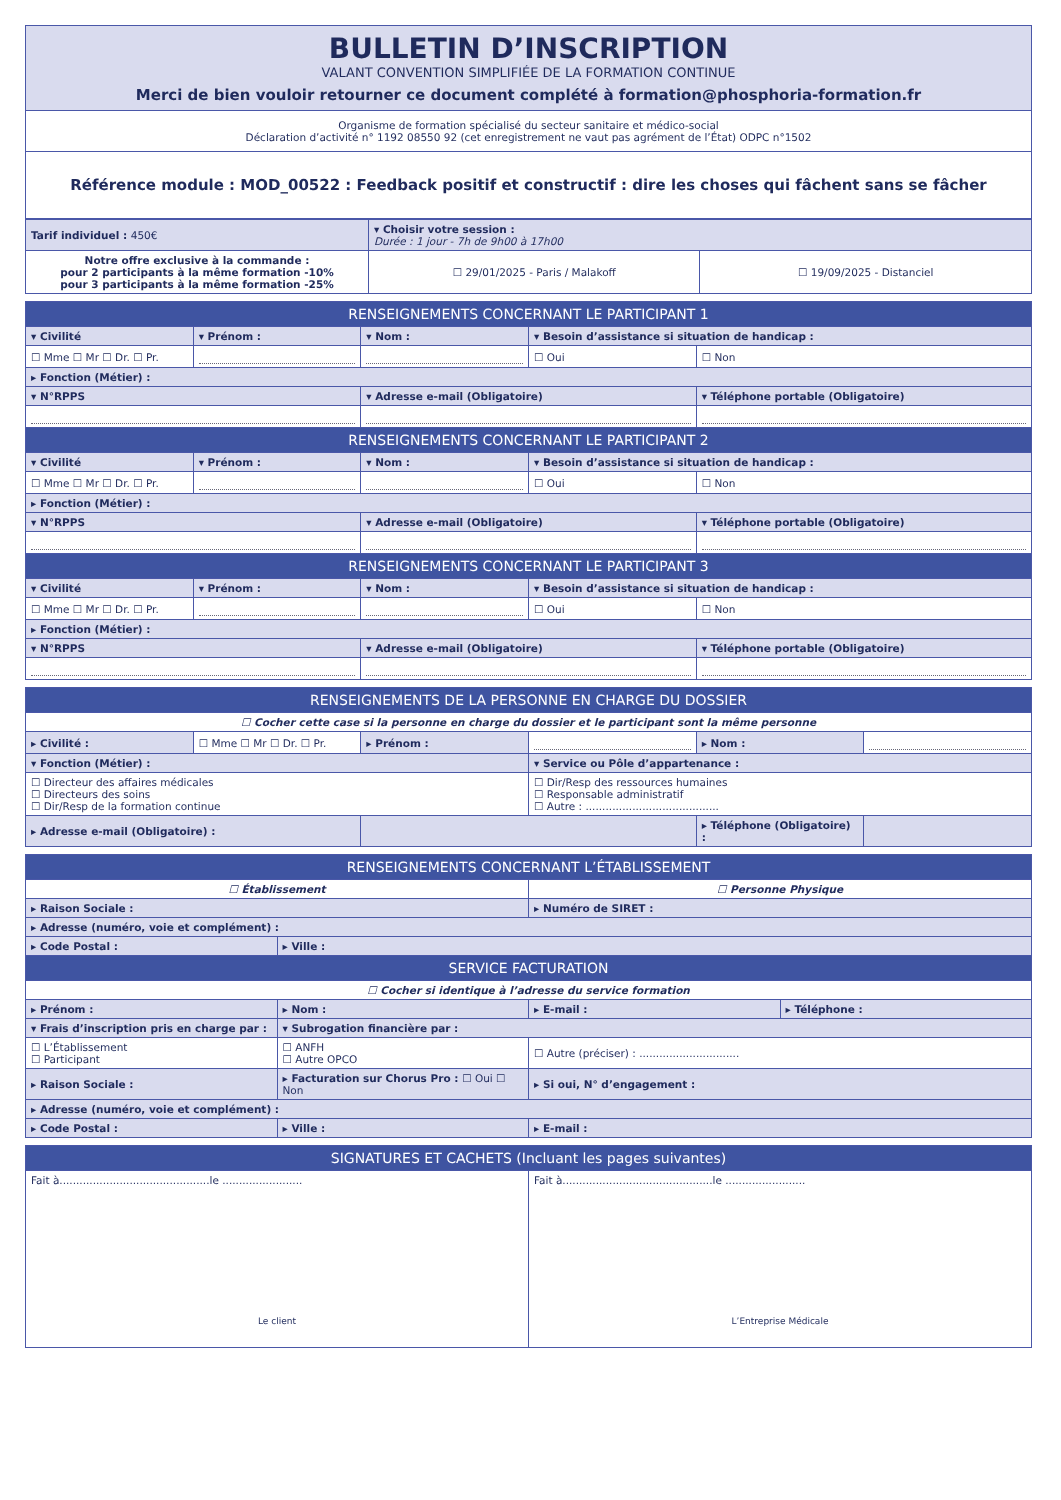| BULLETIN D’INSCRIPTION VALANT CONVENTION SIMPLIFIÉE DE LA FORMATION CONTINUE Merci de bien vouloir retourner ce document complété à formation@phosphoria-formation.fr |
| Organisme de formation spécialisé du secteur sanitaire et médico-social Déclaration d’activité n° 1192 08550 92 (cet enregistrement ne vaut pas agrément de l’État) ODPC n°1502 |
| Référence module : MOD_00522 : Feedback positif et constructif : dire les choses qui fâchent sans se fâcher |
| Tarif individuel : 450€ | ▾ Choisir votre session : Durée : 1 jour - 7h de 9h00 à 17h00 | |
| Notre offre exclusive à la commande : pour 2 participants à la même formation -10% pour 3 participants à la même formation -25% | ☐ 29/01/2025 - Paris / Malakoff | ☐ 19/09/2025 - Distanciel |
| RENSEIGNEMENTS CONCERNANT LE PARTICIPANT 1 | | | | |
| ▾ Civilité | ▾ Prénom : | ▾ Nom : | ▾ Besoin d’assistance si situation de handicap : | |
| ☐ Mme ☐ Mr ☐ Dr. ☐ Pr. | | | ☐ Oui | ☐ Non |
| ▸ Fonction (Métier) : | | | | |
| ▾ N°RPPS | | ▾ Adresse e-mail (Obligatoire) | | ▾ Téléphone portable (Obligatoire) |
| RENSEIGNEMENTS CONCERNANT LE PARTICIPANT 2 | | | | |
| ▾ Civilité | ▾ Prénom : | ▾ Nom : | ▾ Besoin d’assistance si situation de handicap : | |
| ☐ Mme ☐ Mr ☐ Dr. ☐ Pr. | | | ☐ Oui | ☐ Non |
| ▸ Fonction (Métier) : | | | | |
| ▾ N°RPPS | | ▾ Adresse e-mail (Obligatoire) | | ▾ Téléphone portable (Obligatoire) |
| RENSEIGNEMENTS CONCERNANT LE PARTICIPANT 3 | | | | |
| ▾ Civilité | ▾ Prénom : | ▾ Nom : | ▾ Besoin d’assistance si situation de handicap : | |
| ☐ Mme ☐ Mr ☐ Dr. ☐ Pr. | | | ☐ Oui | ☐ Non |
| ▸ Fonction (Métier) : | | | | |
| ▾ N°RPPS | | ▾ Adresse e-mail (Obligatoire) | | ▾ Téléphone portable (Obligatoire) |
| RENSEIGNEMENTS DE LA PERSONNE EN CHARGE DU DOSSIER | | | | | |
| ☐ Cocher cette case si la personne en charge du dossier et le participant sont la même personne | | | | | |
| ▸ Civilité : | ☐ Mme ☐ Mr ☐ Dr. ☐ Pr. | ▸ Prénom : | | ▸ Nom : | |
| ▾ Fonction (Métier) : | | | ▾ Service ou Pôle d’appartenance : | | |
| ☐ Directeur des affaires médicales ☐ Directeurs des soins ☐ Dir/Resp de la formation continue | | | ☐ Dir/Resp des ressources humaines ☐ Responsable administratif ☐ Autre : ........................................ | | |
| ▸ Adresse e-mail (Obligatoire) : | | | | ▸ Téléphone (Obligatoire) : | |
| RENSEIGNEMENTS CONCERNANT L’ÉTABLISSEMENT | | | |
| ☐ Établissement | | ☐ Personne Physique | |
| ▸ Raison Sociale : | | ▸ Numéro de SIRET : | |
| ▸ Adresse (numéro, voie et complément) : | | | |
| ▸ Code Postal : | ▸ Ville : | | |
| SERVICE FACTURATION | | | |
| ☐ Cocher si identique à l’adresse du service formation | | | |
| ▸ Prénom : | ▸ Nom : | ▸ E-mail : | ▸ Téléphone : |
| ▾ Frais d’inscription pris en charge par : | ▾ Subrogation financière par : | | |
| ☐ L’Établissement ☐ Participant | ☐ ANFH ☐ Autre OPCO | ☐ Autre (préciser) : .............................. | |
| ▸ Raison Sociale : | ▸ Facturation sur Chorus Pro : ☐ Oui ☐ Non | ▸ Si oui, N° d’engagement : | |
| ▸ Adresse (numéro, voie et complément) : | | | |
| ▸ Code Postal : | ▸ Ville : | ▸ E-mail : | |
| SIGNATURES ET CACHETS (Incluant les pages suivantes) | |
| Fait à.............................................le ........................ Le client | Fait à.............................................le ........................ L’Entreprise Médicale |